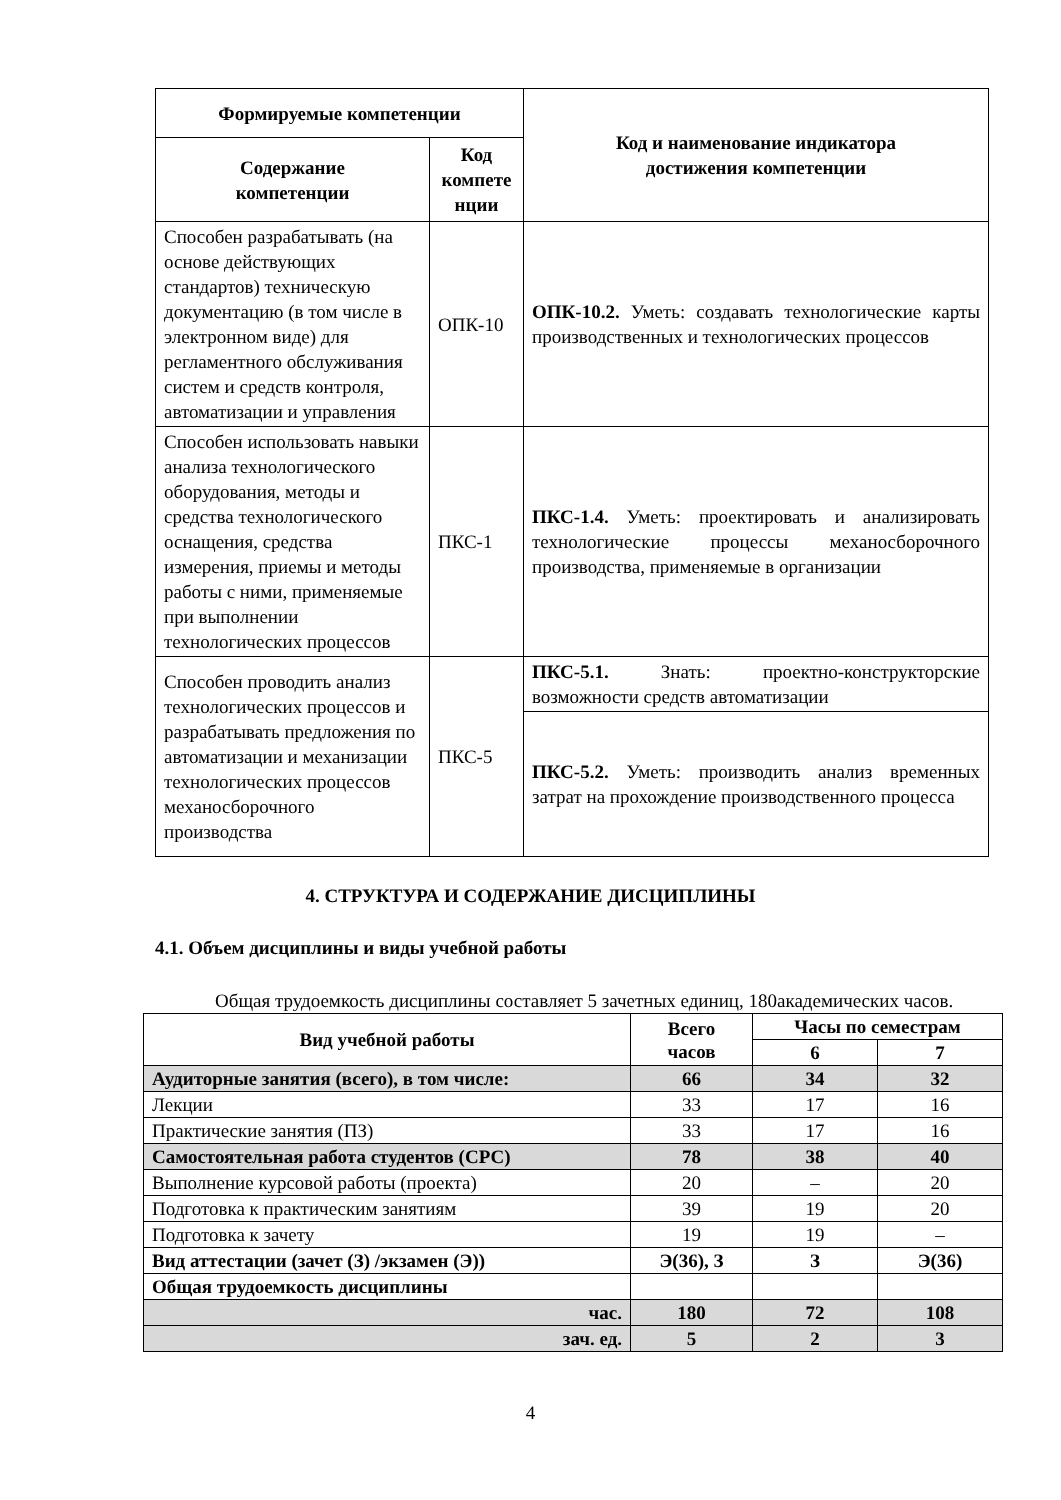| Формируемые компетенции | | Код и наименование индикатора достижения компетенции |
| --- | --- | --- |
| Содержание компетенции | Код компете нции | |
| Способен разрабатывать (на основе действующих стандартов) техническую документацию (в том числе в электронном виде) для регламентного обслуживания систем и средств контроля, автоматизации и управления | ОПК-10 | ОПК-10.2. Уметь: создавать технологические карты производственных и технологических процессов |
| Способен использовать навыки анализа технологического оборудования, методы и средства технологического оснащения, средства измерения, приемы и методы работы с ними, применяемые при выполнении технологических процессов | ПКС-1 | ПКС-1.4. Уметь: проектировать и анализировать технологические процессы механосборочного производства, применяемые в организации |
| Способен проводить анализ технологических процессов и разрабатывать предложения по автоматизации и механизации технологических процессов механосборочного производства | ПКС-5 | ПКС-5.1. Знать: проектно-конструкторские возможности средств автоматизации |
| | | ПКС-5.2. Уметь: производить анализ временных затрат на прохождение производственного процесса |
4. СТРУКТУРА И СОДЕРЖАНИЕ ДИСЦИПЛИНЫ
4.1. Объем дисциплины и виды учебной работы
Общая трудоемкость дисциплины составляет 5 зачетных единиц, 180академических часов.
| Вид учебной работы | Всего часов | Часы по семестрам | |
| --- | --- | --- | --- |
| | | 6 | 7 |
| Аудиторные занятия (всего), в том числе: | 66 | 34 | 32 |
| Лекции | 33 | 17 | 16 |
| Практические занятия (ПЗ) | 33 | 17 | 16 |
| Самостоятельная работа студентов (СРС) | 78 | 38 | 40 |
| Выполнение курсовой работы (проекта) | 20 | – | 20 |
| Подготовка к практическим занятиям | 39 | 19 | 20 |
| Подготовка к зачету | 19 | 19 | – |
| Вид аттестации (зачет (З) /экзамен (Э)) | Э(36), З | З | Э(36) |
| Общая трудоемкость дисциплины | | | |
| час. | 180 | 72 | 108 |
| зач. ед. | 5 | 2 | 3 |
4